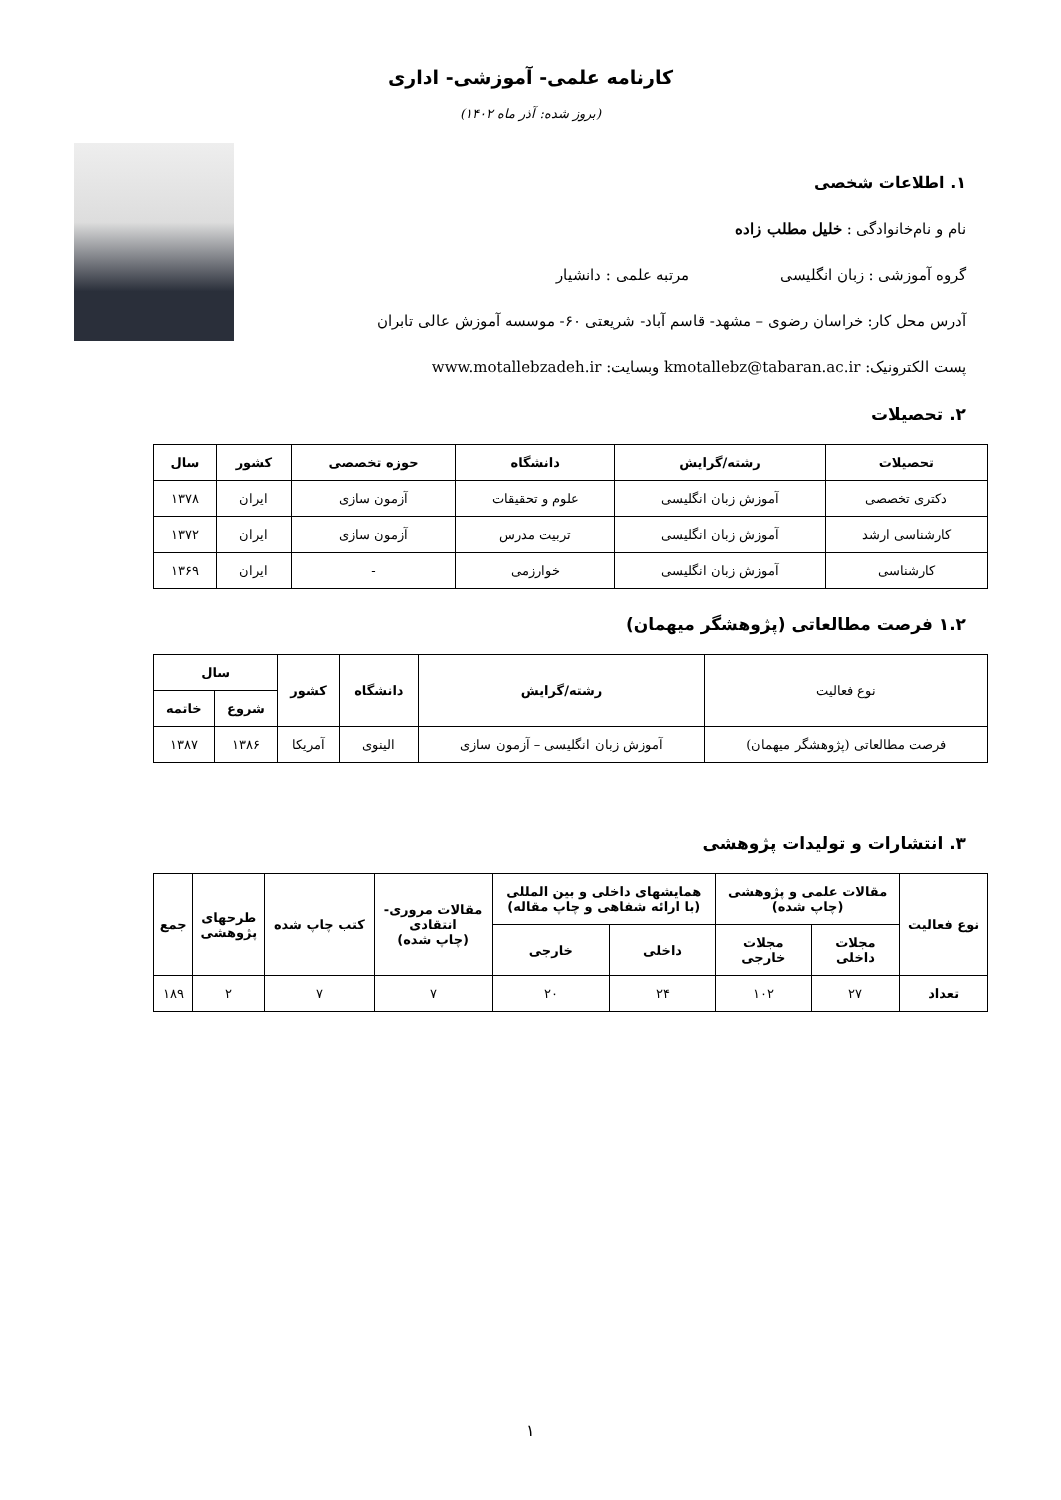کارنامه علمی- آموزشی- اداری
(بروز شده: آذر ماه ۱۴۰۲)
۱. اطلاعات شخصی
نام و نام‌خانوادگی : خلیل مطلب زاده
گروه آموزشی : زبان انگلیسی مرتبه علمی : دانشیار
آدرس محل کار: خراسان رضوی – مشهد- قاسم آباد- شریعتی ۶۰- موسسه آموزش عالی تابران
پست الکترونیک: kmotallebz@tabaran.ac.ir وبسایت: www.motallebzadeh.ir
۲. تحصیلات
| تحصیلات | رشته/گرایش | دانشگاه | حوزه تخصصی | کشور | سال |
| --- | --- | --- | --- | --- | --- |
| دکتری تخصصی | آموزش زبان انگلیسی | علوم و تحقیقات | آزمون سازی | ایران | ۱۳۷۸ |
| کارشناسی ارشد | آموزش زبان انگلیسی | تربیت مدرس | آزمون سازی | ایران | ۱۳۷۲ |
| کارشناسی | آموزش زبان انگلیسی | خوارزمی | - | ایران | ۱۳۶۹ |
۱.۲ فرصت مطالعاتی (پژوهشگر میهمان)
| نوع فعالیت | رشته/گرایش | دانشگاه | کشور | سال | |
| | | | | شروع | خاتمه |
| فرصت مطالعاتی (پژوهشگر میهمان) | آموزش زبان انگلیسی – آزمون سازی | الینوی | آمریکا | ۱۳۸۶ | ۱۳۸۷ |
۳. انتشارات و تولیدات پژوهشی
| نوع فعالیت | مقالات علمی و پژوهشی (چاپ شده) | | همایشهای داخلی و بین المللی (با ارائه شفاهی و چاپ مقاله) | | مقالات مروری- انتقادی (چاپ شده) | کتب چاپ شده | طرحهای پژوهشی | جمع |
| --- | --- | --- | --- | --- | --- | --- | --- | --- |
| | مجلات داخلی | مجلات خارجی | داخلی | خارجی | | | | |
| تعداد | ۲۷ | ۱۰۲ | ۲۴ | ۲۰ | ۷ | ۷ | ۲ | ۱۸۹ |
۱